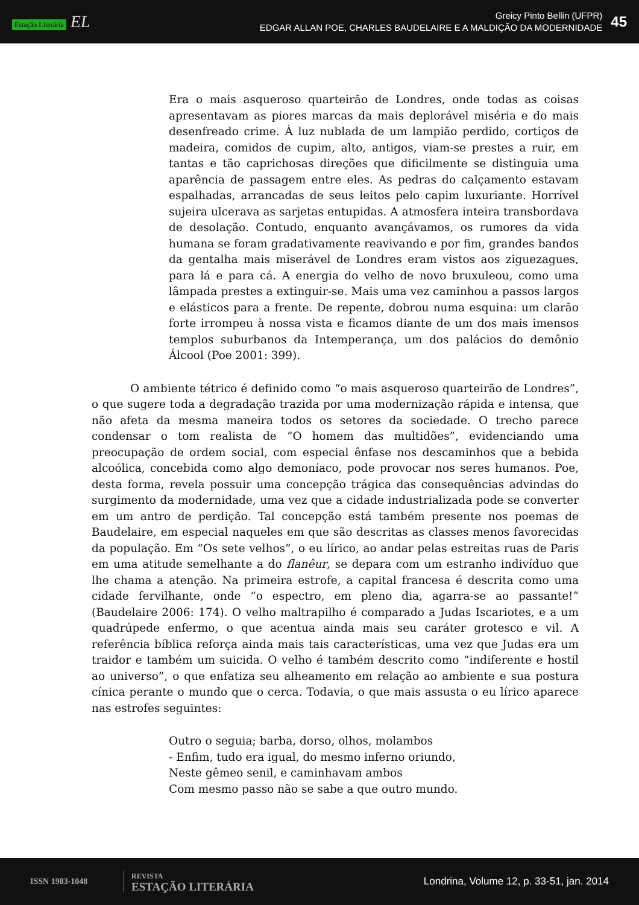Estação Literária EL
Greicy Pinto Bellin (UFPR)
EDGAR ALLAN POE, CHARLES BAUDELAIRE E A MALDIÇÃO DA MODERNIDADE
45
Era o mais asqueroso quarteirão de Londres, onde todas as coisas apresentavam as piores marcas da mais deplorável miséria e do mais desenfreado crime. À luz nublada de um lampião perdido, cortiços de madeira, comidos de cupim, alto, antigos, viam-se prestes a ruir, em tantas e tão caprichosas direções que dificilmente se distinguia uma aparência de passagem entre eles. As pedras do calçamento estavam espalhadas, arrancadas de seus leitos pelo capim luxuriante. Horrível sujeira ulcerava as sarjetas entupidas. A atmosfera inteira transbordava de desolação. Contudo, enquanto avançávamos, os rumores da vida humana se foram gradativamente reavivando e por fim, grandes bandos da gentalha mais miserável de Londres eram vistos aos ziguezagues, para lá e para cá. A energia do velho de novo bruxuleou, como uma lâmpada prestes a extinguir-se. Mais uma vez caminhou a passos largos e elásticos para a frente. De repente, dobrou numa esquina: um clarão forte irrompeu à nossa vista e ficamos diante de um dos mais imensos templos suburbanos da Intemperança, um dos palácios do demônio Álcool (Poe 2001: 399).
O ambiente tétrico é definido como “o mais asqueroso quarteirão de Londres”, o que sugere toda a degradação trazida por uma modernização rápida e intensa, que não afeta da mesma maneira todos os setores da sociedade. O trecho parece condensar o tom realista de “O homem das multidões”, evidenciando uma preocupação de ordem social, com especial ênfase nos descaminhos que a bebida alcoólica, concebida como algo demoníaco, pode provocar nos seres humanos. Poe, desta forma, revela possuir uma concepção trágica das consequências advindas do surgimento da modernidade, uma vez que a cidade industrializada pode se converter em um antro de perdição. Tal concepção está também presente nos poemas de Baudelaire, em especial naqueles em que são descritas as classes menos favorecidas da população. Em “Os sete velhos”, o eu lírico, ao andar pelas estreitas ruas de Paris em uma atitude semelhante a do flanêur, se depara com um estranho indivíduo que lhe chama a atenção. Na primeira estrofe, a capital francesa é descrita como uma cidade fervilhante, onde “o espectro, em pleno dia, agarra-se ao passante!” (Baudelaire 2006: 174). O velho maltrapilho é comparado a Judas Iscariotes, e a um quadrúpede enfermo, o que acentua ainda mais seu caráter grotesco e vil. A referência bíblica reforça ainda mais tais características, uma vez que Judas era um traidor e também um suicida. O velho é também descrito como “indiferente e hostil ao universo”, o que enfatiza seu alheamento em relação ao ambiente e sua postura cínica perante o mundo que o cerca. Todavia, o que mais assusta o eu lírico aparece nas estrofes seguintes:
Outro o seguia; barba, dorso, olhos, molambos
- Enfim, tudo era igual, do mesmo inferno oriundo,
Neste gêmeo senil, e caminhavam ambos
Com mesmo passo não se sabe a que outro mundo.
ISSN 1983-1048
REVISTA
ESTAÇÃO LITERÁRIA
Londrina, Volume 12, p. 33-51, jan. 2014